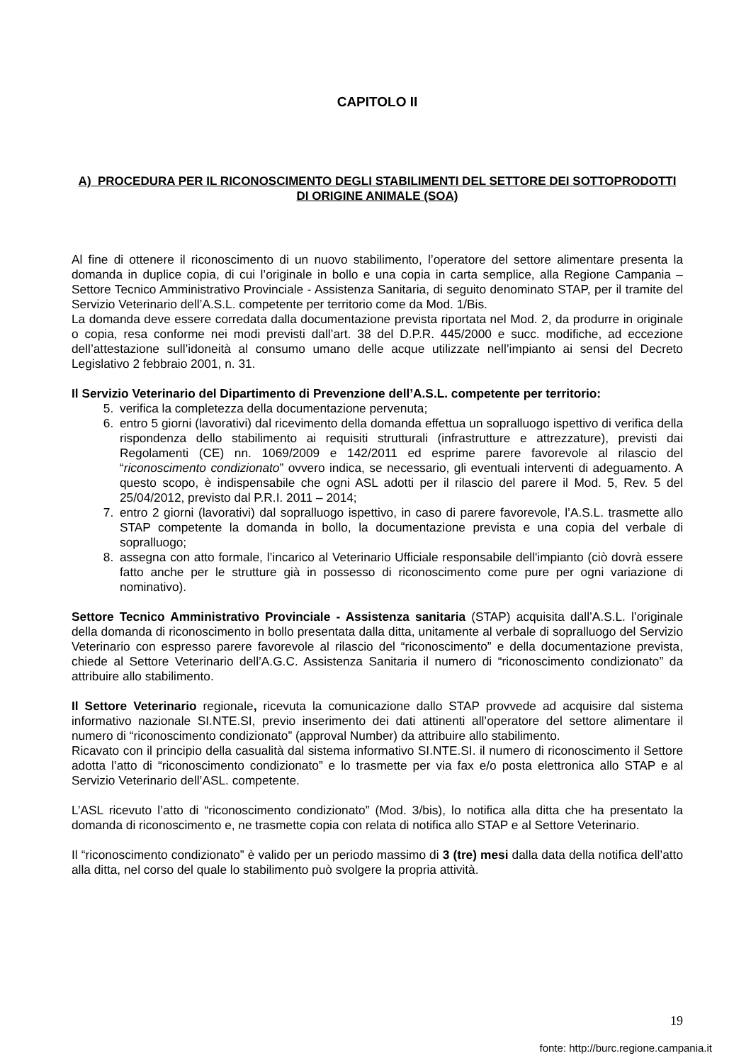CAPITOLO II
A) PROCEDURA PER IL RICONOSCIMENTO DEGLI STABILIMENTI DEL SETTORE DEI SOTTOPRODOTTI DI ORIGINE ANIMALE (SOA)
Al fine di ottenere il riconoscimento di un nuovo stabilimento, l’operatore del settore alimentare presenta la domanda in duplice copia, di cui l’originale in bollo e una copia in carta semplice, alla Regione Campania – Settore Tecnico Amministrativo Provinciale - Assistenza Sanitaria, di seguito denominato STAP, per il tramite del Servizio Veterinario dell’A.S.L. competente per territorio come da Mod. 1/Bis.
La domanda deve essere corredata dalla documentazione prevista riportata nel Mod. 2, da produrre in originale o copia, resa conforme nei modi previsti dall’art. 38 del D.P.R. 445/2000 e succ. modifiche, ad eccezione dell’attestazione sull’idoneità al consumo umano delle acque utilizzate nell’impianto ai sensi del Decreto Legislativo 2 febbraio 2001, n. 31.
Il Servizio Veterinario del Dipartimento di Prevenzione dell’A.S.L. competente per territorio:
5. verifica la completezza della documentazione pervenuta;
6. entro 5 giorni (lavorativi) dal ricevimento della domanda effettua un sopralluogo ispettivo di verifica della rispondenza dello stabilimento ai requisiti strutturali (infrastrutture e attrezzature), previsti dai Regolamenti (CE) nn. 1069/2009 e 142/2011 ed esprime parere favorevole al rilascio del “riconoscimento condizionato” ovvero indica, se necessario, gli eventuali interventi di adeguamento. A questo scopo, è indispensabile che ogni ASL adotti per il rilascio del parere il Mod. 5, Rev. 5 del 25/04/2012, previsto dal P.R.I. 2011 – 2014;
7. entro 2 giorni (lavorativi) dal sopralluogo ispettivo, in caso di parere favorevole, l’A.S.L. trasmette allo STAP competente la domanda in bollo, la documentazione prevista e una copia del verbale di sopralluogo;
8. assegna con atto formale, l’incarico al Veterinario Ufficiale responsabile dell'impianto (ciò dovrà essere fatto anche per le strutture già in possesso di riconoscimento come pure per ogni variazione di nominativo).
Settore Tecnico Amministrativo Provinciale - Assistenza sanitaria (STAP) acquisita dall’A.S.L. l’originale della domanda di riconoscimento in bollo presentata dalla ditta, unitamente al verbale di sopralluogo del Servizio Veterinario con espresso parere favorevole al rilascio del “riconoscimento” e della documentazione prevista, chiede al Settore Veterinario dell’A.G.C. Assistenza Sanitaria il numero di “riconoscimento condizionato” da attribuire allo stabilimento.
Il Settore Veterinario regionale, ricevuta la comunicazione dallo STAP provvede ad acquisire dal sistema informativo nazionale SI.NTE.SI, previo inserimento dei dati attinenti all’operatore del settore alimentare il numero di “riconoscimento condizionato” (approval Number) da attribuire allo stabilimento.
Ricavato con il principio della casualità dal sistema informativo SI.NTE.SI. il numero di riconoscimento il Settore adotta l’atto di “riconoscimento condizionato” e lo trasmette per via fax e/o posta elettronica allo STAP e al Servizio Veterinario dell’ASL. competente.
L’ASL ricevuto l’atto di “riconoscimento condizionato” (Mod. 3/bis), lo notifica alla ditta che ha presentato la domanda di riconoscimento e, ne trasmette copia con relata di notifica allo STAP e al Settore Veterinario.
Il “riconoscimento condizionato” è valido per un periodo massimo di 3 (tre) mesi dalla data della notifica dell’atto alla ditta, nel corso del quale lo stabilimento può svolgere la propria attività.
19
fonte: http://burc.regione.campania.it